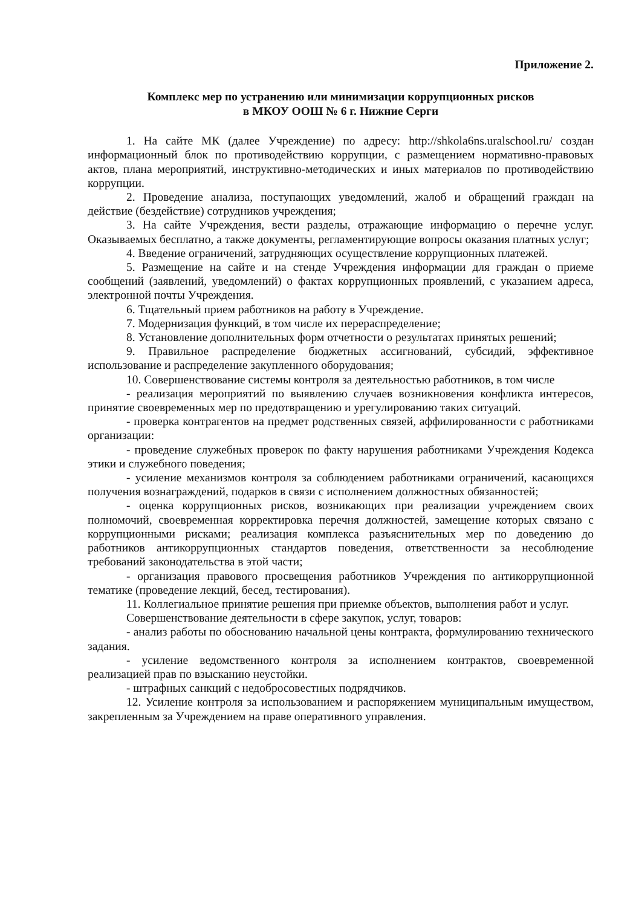Приложение 2.
Комплекс мер по устранению или минимизации коррупционных рисков
в МКОУ ООШ № 6 г. Нижние Серги
1. На сайте МК (далее Учреждение) по адресу: http://shkola6ns.uralschool.ru/ создан информационный блок по противодействию коррупции, с размещением нормативно-правовых актов, плана мероприятий, инструктивно-методических и иных материалов по противодействию коррупции.
2. Проведение анализа, поступающих уведомлений, жалоб и обращений граждан на действие (бездействие) сотрудников учреждения;
3. На сайте Учреждения, вести разделы, отражающие информацию о перечне услуг. Оказываемых бесплатно, а также документы, регламентирующие вопросы оказания платных услуг;
4. Введение ограничений, затрудняющих осуществление коррупционных платежей.
5. Размещение на сайте и на стенде Учреждения информации для граждан о приеме сообщений (заявлений, уведомлений) о фактах коррупционных проявлений, с указанием адреса, электронной почты Учреждения.
6. Тщательный прием работников на работу в Учреждение.
7. Модернизация функций, в том числе их перераспределение;
8. Установление дополнительных форм отчетности о результатах принятых решений;
9. Правильное распределение бюджетных ассигнований, субсидий, эффективное использование и распределение закупленного оборудования;
10. Совершенствование системы контроля за деятельностью работников, в том числе
- реализация мероприятий по выявлению случаев возникновения конфликта интересов, принятие своевременных мер по предотвращению и урегулированию таких ситуаций.
- проверка контрагентов на предмет родственных связей, аффилированности с работниками организации:
- проведение служебных проверок по факту нарушения работниками Учреждения Кодекса этики и служебного поведения;
- усиление механизмов контроля за соблюдением работниками ограничений, касающихся получения вознаграждений, подарков в связи с исполнением должностных обязанностей;
- оценка коррупционных рисков, возникающих при реализации учреждением своих полномочий, своевременная корректировка перечня должностей, замещение которых связано с коррупционными рисками; реализация комплекса разъяснительных мер по доведению до работников антикоррупционных стандартов поведения, ответственности за несоблюдение требований законодательства в этой части;
- организация правового просвещения работников Учреждения по антикоррупционной тематике (проведение лекций, бесед, тестирования).
11. Коллегиальное принятие решения при приемке объектов, выполнения работ и услуг.
Совершенствование деятельности в сфере закупок, услуг, товаров:
- анализ работы по обоснованию начальной цены контракта, формулированию технического задания.
- усиление ведомственного контроля за исполнением контрактов, своевременной реализацией прав по взысканию неустойки.
- штрафных санкций с недобросовестных подрядчиков.
12. Усиление контроля за использованием и распоряжением муниципальным имуществом, закрепленным за Учреждением на праве оперативного управления.